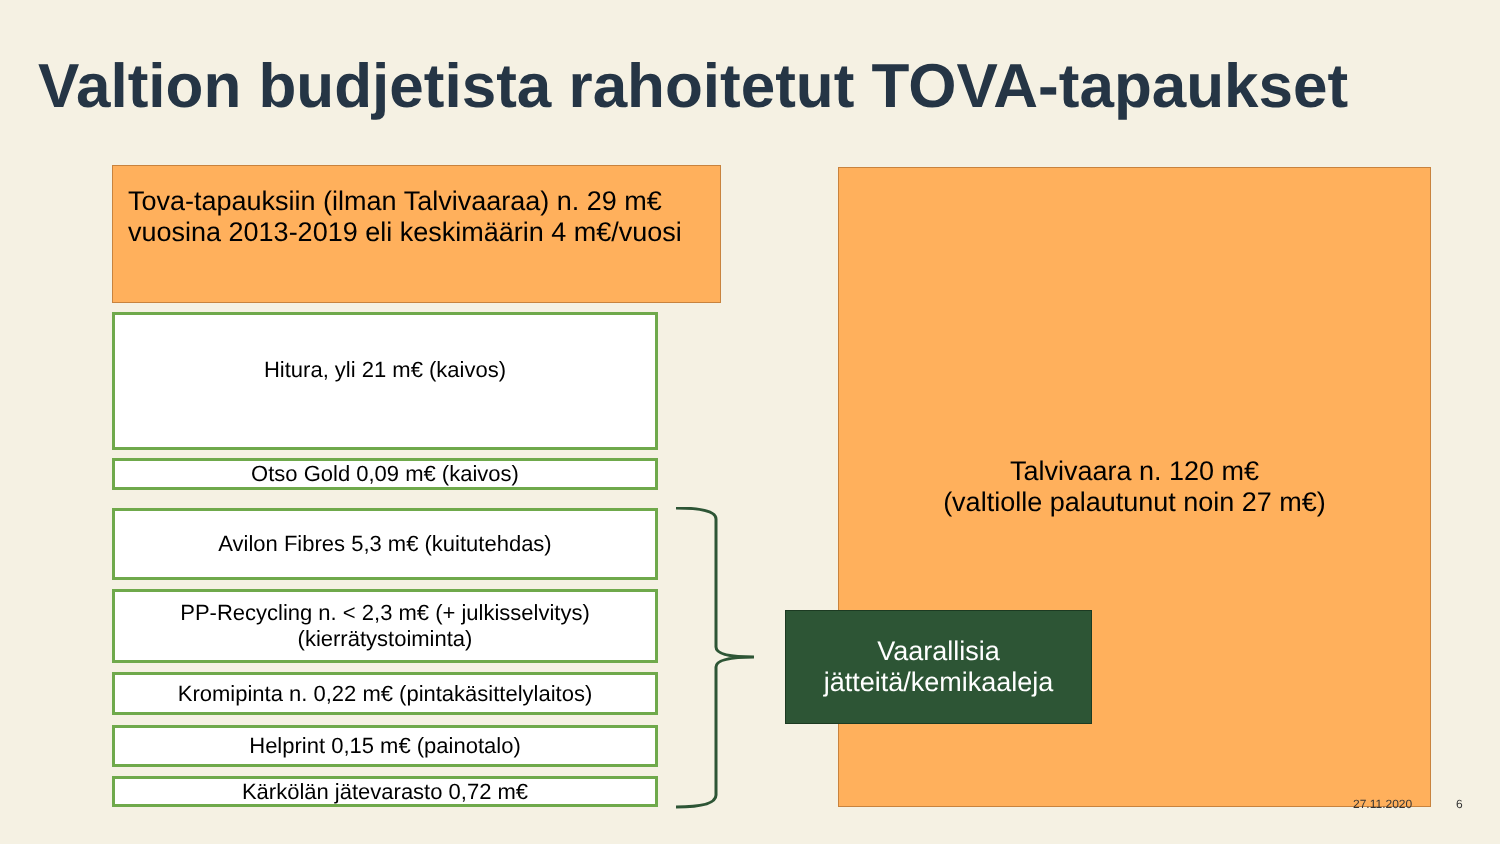Valtion budjetista rahoitetut TOVA-tapaukset
Tova-tapauksiin (ilman Talvivaaraa) n. 29 m€ vuosina 2013-2019 eli keskimäärin 4 m€/vuosi
Hitura, yli 21 m€ (kaivos)
Otso Gold 0,09 m€ (kaivos)
Avilon Fibres 5,3 m€ (kuitutehdas)
PP-Recycling n. < 2,3 m€ (+ julkisselvitys)
(kierrätystoiminta)
Kromipinta n. 0,22 m€ (pintakäsittelylaitos)
Helprint 0,15 m€ (painotalo)
Kärkölän jätevarasto 0,72 m€
Talvivaara n. 120 m€
(valtiolle palautunut noin 27 m€)
Vaarallisia
jätteitä/kemikaaleja
27.11.2020 6